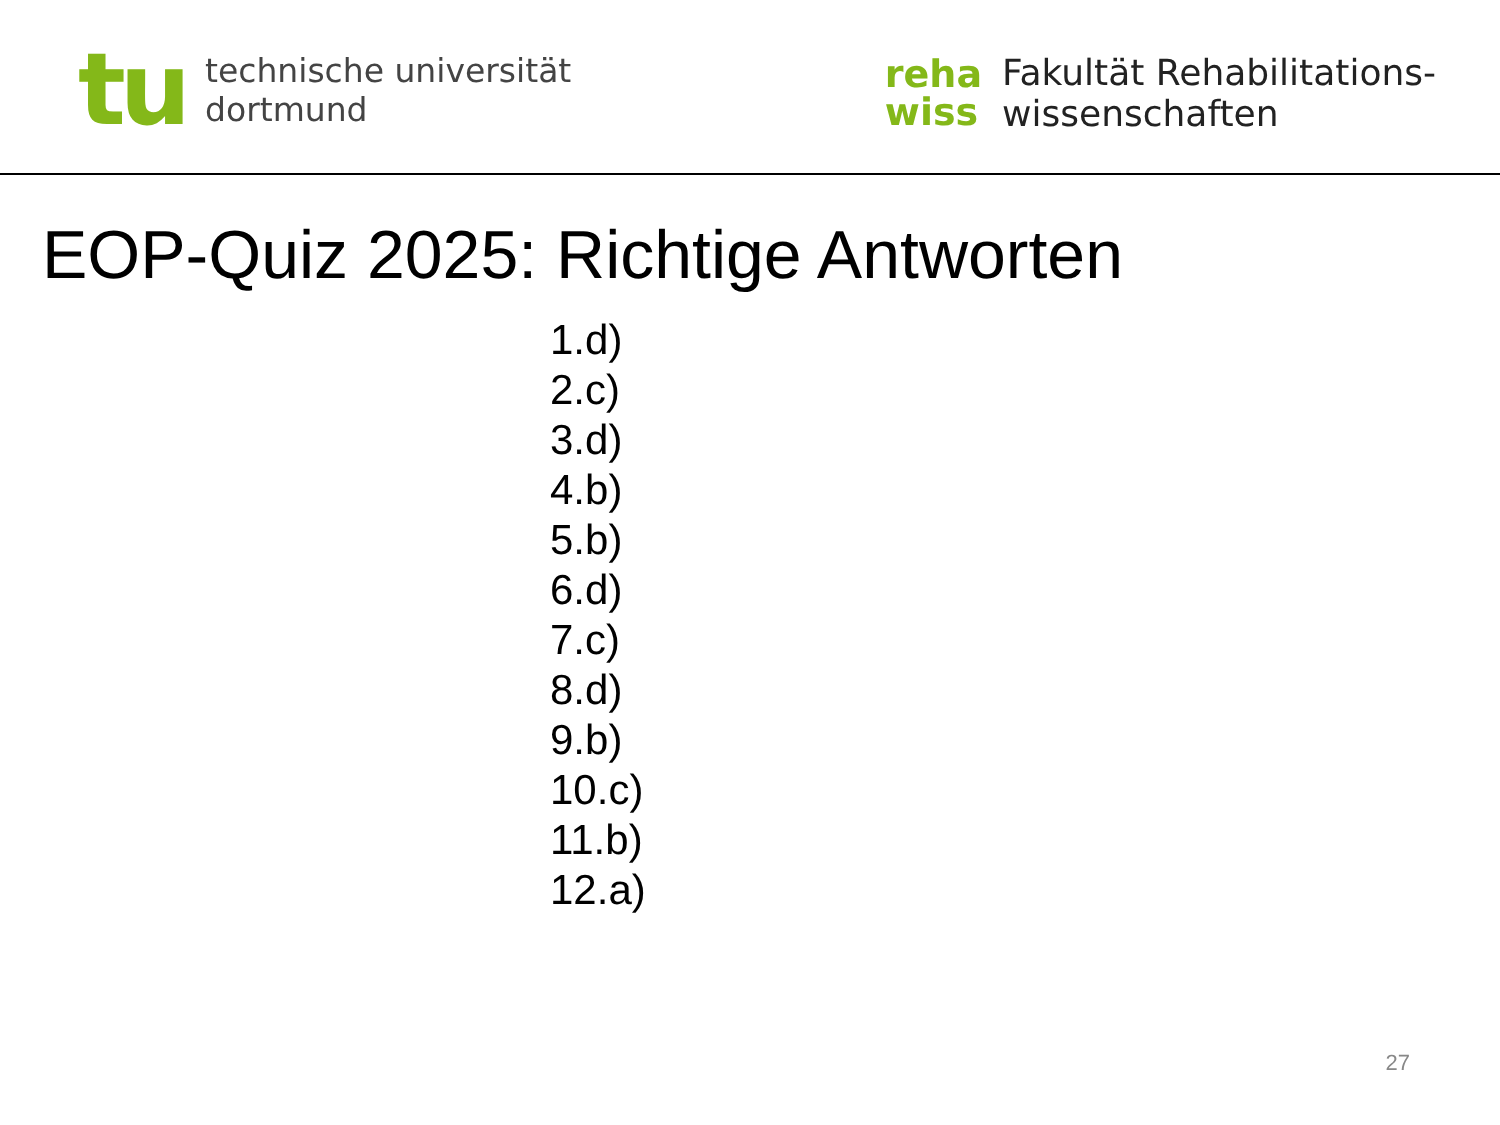tu
technische universität
dortmund
reha
wiss
Fakultät Rehabilitations-
wissenschaften
EOP-Quiz 2025: Richtige Antworten
1.d)
2.c)
3.d)
4.b)
5.b)
6.d)
7.c)
8.d)
9.b)
10.c)
11.b)
12.a)
27